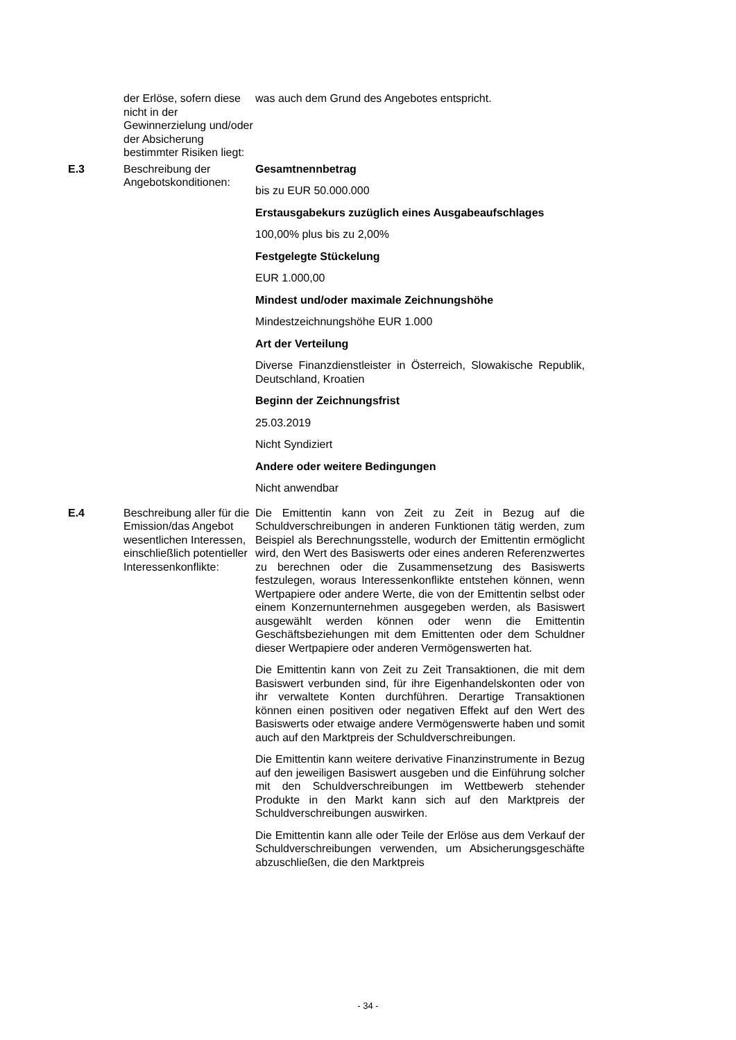| | der Erlöse, sofern diese nicht in der Gewinnerzielung und/oder der Absicherung bestimmter Risiken liegt: | was auch dem Grund des Angebotes entspricht. |
| E.3 | Beschreibung der Angebotskonditionen: | Gesamtnennbetrag bis zu EUR 50.000.000 Erstausgabekurs zuzüglich eines Ausgabeaufschlages 100,00% plus bis zu 2,00% Festgelegte Stückelung EUR 1.000,00 Mindest und/oder maximale Zeichnungshöhe Mindestzeichnungshöhe EUR 1.000 Art der Verteilung Diverse Finanzdienstleister in Österreich, Slowakische Republik, Deutschland, Kroatien Beginn der Zeichnungsfrist 25.03.2019 Nicht Syndiziert Andere oder weitere Bedingungen Nicht anwendbar |
| E.4 | Beschreibung aller für die Emission/das Angebot wesentlichen Interessen, einschließlich potentieller Interessenkonflikte: | Die Emittentin kann von Zeit zu Zeit in Bezug auf die Schuldverschreibungen in anderen Funktionen tätig werden, zum Beispiel als Berechnungsstelle, wodurch der Emittentin ermöglicht wird, den Wert des Basiswerts oder eines anderen Referenzwertes zu berechnen oder die Zusammensetzung des Basiswerts festzulegen, woraus Interessenkonflikte entstehen können, wenn Wertpapiere oder andere Werte, die von der Emittentin selbst oder einem Konzernunternehmen ausgegeben werden, als Basiswert ausgewählt werden können oder wenn die Emittentin Geschäftsbeziehungen mit dem Emittenten oder dem Schuldner dieser Wertpapiere oder anderen Vermögenswerten hat. Die Emittentin kann von Zeit zu Zeit Transaktionen, die mit dem Basiswert verbunden sind, für ihre Eigenhandelskonten oder von ihr verwaltete Konten durchführen. Derartige Transaktionen können einen positiven oder negativen Effekt auf den Wert des Basiswerts oder etwaige andere Vermögenswerte haben und somit auch auf den Marktpreis der Schuldverschreibungen. Die Emittentin kann weitere derivative Finanzinstrumente in Bezug auf den jeweiligen Basiswert ausgeben und die Einführung solcher mit den Schuldverschreibungen im Wettbewerb stehender Produkte in den Markt kann sich auf den Marktpreis der Schuldverschreibungen auswirken. Die Emittentin kann alle oder Teile der Erlöse aus dem Verkauf der Schuldverschreibungen verwenden, um Absicherungsgeschäfte abzuschließen, die den Marktpreis |
- 34 -